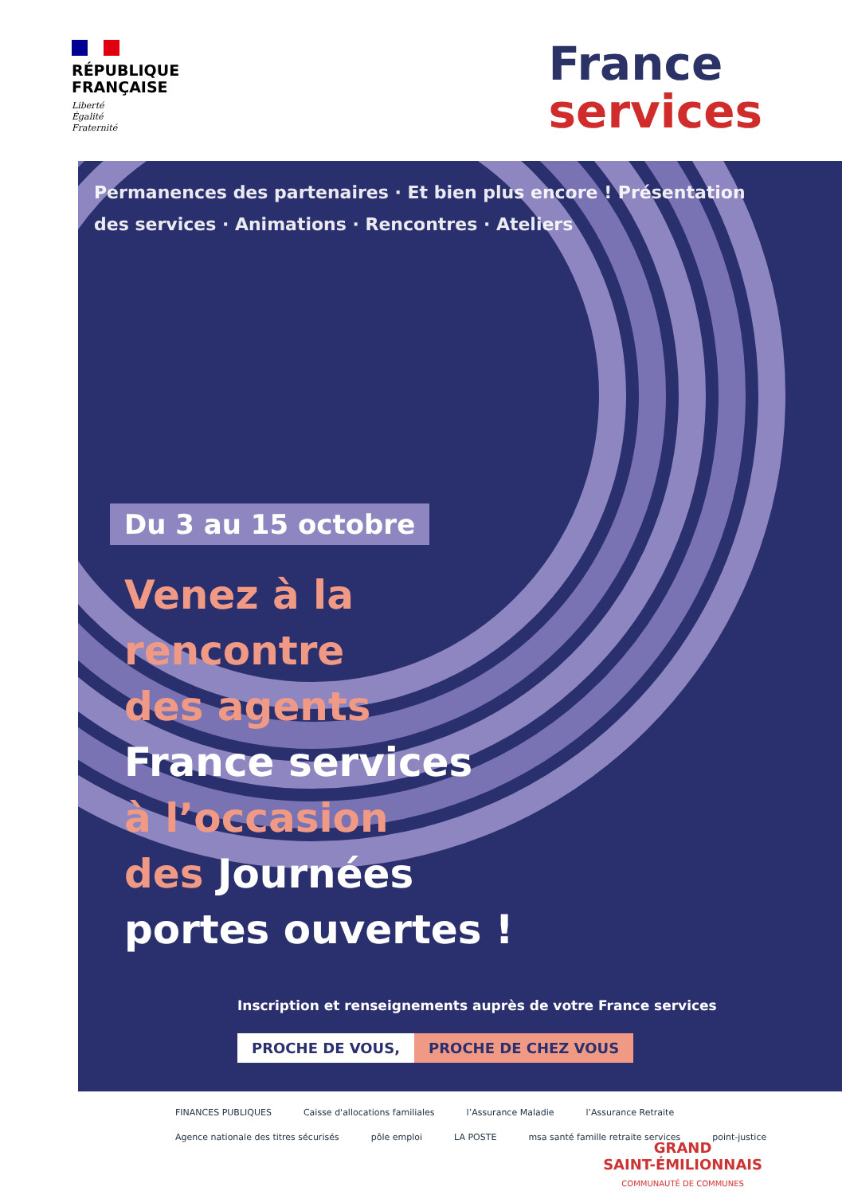RÉPUBLIQUE
FRANÇAISE
Liberté
Égalité
Fraternité
France
services
Permanences des partenaires · Et bien plus encore ! Présentation des services · Animations · Rencontres · Ateliers
Du 3 au 15 octobre
Venez à la
rencontre
des agents
France services
à l’occasion
des Journées
portes ouvertes !
Inscription et renseignements auprès de votre France services
PROCHE DE VOUS, PROCHE DE CHEZ VOUS
FINANCES PUBLIQUES Caisse d'allocations familiales l’Assurance Maladie l’Assurance Retraite Agence nationale des titres sécurisés pôle emploi LA POSTE msa santé famille retraite services point-justice
GRAND
SAINT-ÉMILIONNAIS
COMMUNAUTÉ DE COMMUNES